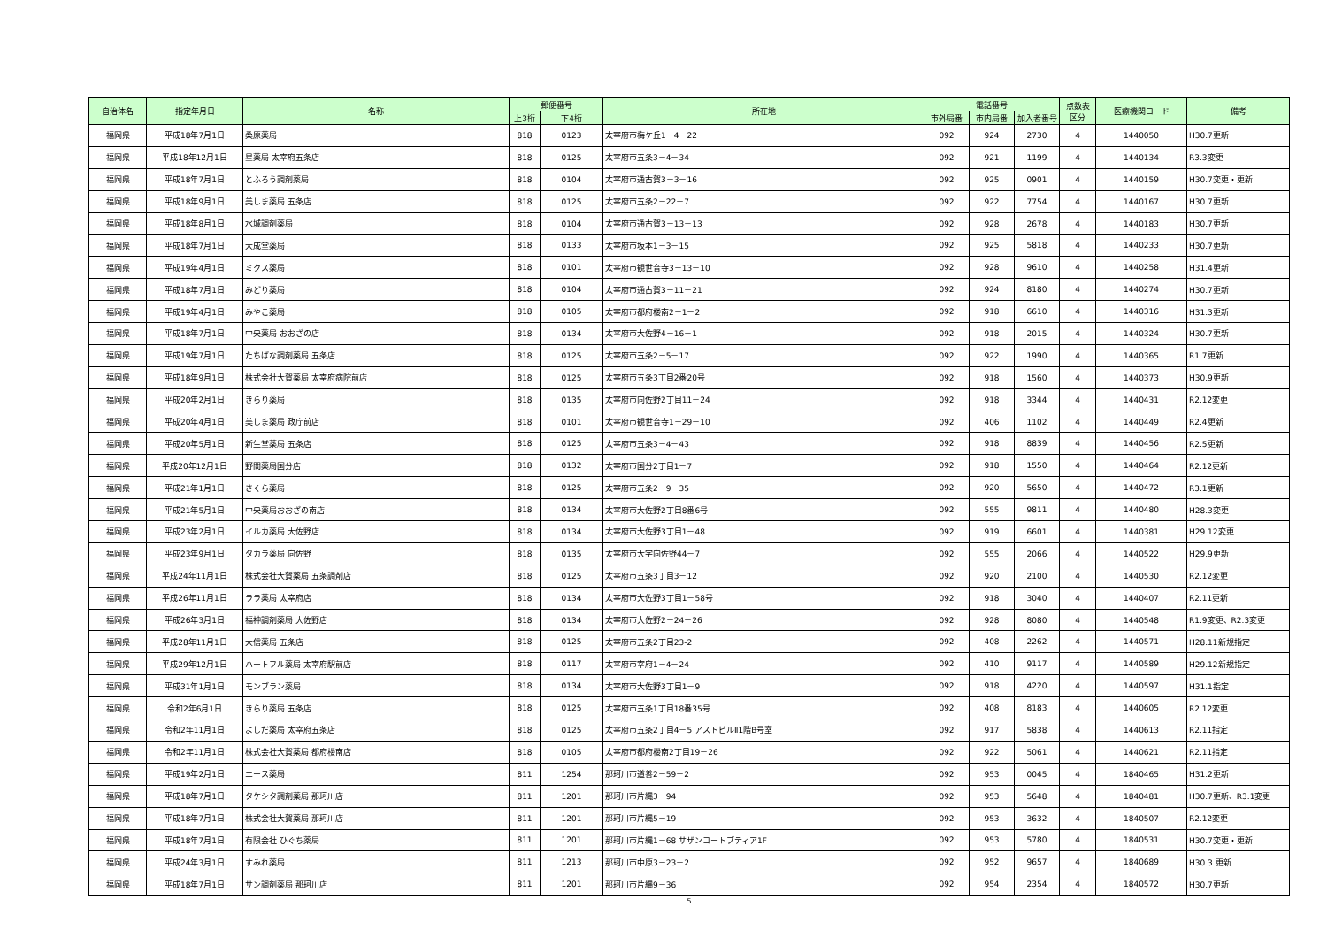| 自治体名 | 指定年月日 | 名称 | 郵便番号 | | 所在地 | 電話番号 | | | 点数表 区分 | 医療機関コード | 備考 |
| --- | --- | --- | --- | --- | --- | --- | --- | --- | --- | --- | --- |
| | | | 上3桁 | 下4桁 | | 市外局番 | 市内局番 | 加入者番号 | | | |
| 福岡県 | 平成18年7月1日 | 桑原薬局 | 818 | 0123 | 太宰府市梅ケ丘1－4－22 | 092 | 924 | 2730 | 4 | 1440050 | H30.7更新 |
| 福岡県 | 平成18年12月1日 | 星薬局 太宰府五条店 | 818 | 0125 | 太宰府市五条3－4－34 | 092 | 921 | 1199 | 4 | 1440134 | R3.3変更 |
| 福岡県 | 平成18年7月1日 | とふろう調剤薬局 | 818 | 0104 | 太宰府市通古賀3－3－16 | 092 | 925 | 0901 | 4 | 1440159 | H30.7変更・更新 |
| 福岡県 | 平成18年9月1日 | 美しま薬局 五条店 | 818 | 0125 | 太宰府市五条2－22－7 | 092 | 922 | 7754 | 4 | 1440167 | H30.7更新 |
| 福岡県 | 平成18年8月1日 | 水城調剤薬局 | 818 | 0104 | 太宰府市通古賀3－13－13 | 092 | 928 | 2678 | 4 | 1440183 | H30.7更新 |
| 福岡県 | 平成18年7月1日 | 大成堂薬局 | 818 | 0133 | 太宰府市坂本1－3－15 | 092 | 925 | 5818 | 4 | 1440233 | H30.7更新 |
| 福岡県 | 平成19年4月1日 | ミクス薬局 | 818 | 0101 | 太宰府市観世音寺3－13－10 | 092 | 928 | 9610 | 4 | 1440258 | H31.4更新 |
| 福岡県 | 平成18年7月1日 | みどり薬局 | 818 | 0104 | 太宰府市通古賀3－11－21 | 092 | 924 | 8180 | 4 | 1440274 | H30.7更新 |
| 福岡県 | 平成19年4月1日 | みやこ薬局 | 818 | 0105 | 太宰府市都府楼南2－1－2 | 092 | 918 | 6610 | 4 | 1440316 | H31.3更新 |
| 福岡県 | 平成18年7月1日 | 中央薬局 おおざの店 | 818 | 0134 | 太宰府市大佐野4－16－1 | 092 | 918 | 2015 | 4 | 1440324 | H30.7更新 |
| 福岡県 | 平成19年7月1日 | たちばな調剤薬局 五条店 | 818 | 0125 | 太宰府市五条2－5－17 | 092 | 922 | 1990 | 4 | 1440365 | R1.7更新 |
| 福岡県 | 平成18年9月1日 | 株式会社大賀薬局 太宰府病院前店 | 818 | 0125 | 太宰府市五条3丁目2番20号 | 092 | 918 | 1560 | 4 | 1440373 | H30.9更新 |
| 福岡県 | 平成20年2月1日 | きらり薬局 | 818 | 0135 | 太宰府市向佐野2丁目11－24 | 092 | 918 | 3344 | 4 | 1440431 | R2.12変更 |
| 福岡県 | 平成20年4月1日 | 美しま薬局 政庁前店 | 818 | 0101 | 太宰府市観世音寺1－29－10 | 092 | 406 | 1102 | 4 | 1440449 | R2.4更新 |
| 福岡県 | 平成20年5月1日 | 新生堂薬局 五条店 | 818 | 0125 | 太宰府市五条3－4－43 | 092 | 918 | 8839 | 4 | 1440456 | R2.5更新 |
| 福岡県 | 平成20年12月1日 | 野間薬局国分店 | 818 | 0132 | 太宰府市国分2丁目1－7 | 092 | 918 | 1550 | 4 | 1440464 | R2.12更新 |
| 福岡県 | 平成21年1月1日 | さくら薬局 | 818 | 0125 | 太宰府市五条2－9－35 | 092 | 920 | 5650 | 4 | 1440472 | R3.1更新 |
| 福岡県 | 平成21年5月1日 | 中央薬局おおざの南店 | 818 | 0134 | 太宰府市大佐野2丁目8番6号 | 092 | 555 | 9811 | 4 | 1440480 | H28.3変更 |
| 福岡県 | 平成23年2月1日 | イルカ薬局 大佐野店 | 818 | 0134 | 太宰府市大佐野3丁目1－48 | 092 | 919 | 6601 | 4 | 1440381 | H29.12変更 |
| 福岡県 | 平成23年9月1日 | タカラ薬局 向佐野 | 818 | 0135 | 太宰府市大字向佐野44－7 | 092 | 555 | 2066 | 4 | 1440522 | H29.9更新 |
| 福岡県 | 平成24年11月1日 | 株式会社大賀薬局 五条調剤店 | 818 | 0125 | 太宰府市五条3丁目3－12 | 092 | 920 | 2100 | 4 | 1440530 | R2.12変更 |
| 福岡県 | 平成26年11月1日 | ララ薬局 太宰府店 | 818 | 0134 | 太宰府市大佐野3丁目1－58号 | 092 | 918 | 3040 | 4 | 1440407 | R2.11更新 |
| 福岡県 | 平成26年3月1日 | 福神調剤薬局 大佐野店 | 818 | 0134 | 太宰府市大佐野2－24－26 | 092 | 928 | 8080 | 4 | 1440548 | R1.9変更、R2.3変更 |
| 福岡県 | 平成28年11月1日 | 大信薬局 五条店 | 818 | 0125 | 太宰府市五条2丁目23-2 | 092 | 408 | 2262 | 4 | 1440571 | H28.11新規指定 |
| 福岡県 | 平成29年12月1日 | ハートフル薬局 太宰府駅前店 | 818 | 0117 | 太宰府市宰府1－4－24 | 092 | 410 | 9117 | 4 | 1440589 | H29.12新規指定 |
| 福岡県 | 平成31年1月1日 | モンブラン薬局 | 818 | 0134 | 太宰府市大佐野3丁目1－9 | 092 | 918 | 4220 | 4 | 1440597 | H31.1指定 |
| 福岡県 | 令和2年6月1日 | きらり薬局 五条店 | 818 | 0125 | 太宰府市五条1丁目18番35号 | 092 | 408 | 8183 | 4 | 1440605 | R2.12変更 |
| 福岡県 | 令和2年11月1日 | よしだ薬局 太宰府五条店 | 818 | 0125 | 太宰府市五条2丁目4－5 アストビルⅡ1階B号室 | 092 | 917 | 5838 | 4 | 1440613 | R2.11指定 |
| 福岡県 | 令和2年11月1日 | 株式会社大賀薬局 都府楼南店 | 818 | 0105 | 太宰府市都府楼南2丁目19－26 | 092 | 922 | 5061 | 4 | 1440621 | R2.11指定 |
| 福岡県 | 平成19年2月1日 | エース薬局 | 811 | 1254 | 那珂川市道善2－59－2 | 092 | 953 | 0045 | 4 | 1840465 | H31.2更新 |
| 福岡県 | 平成18年7月1日 | タケシタ調剤薬局 那珂川店 | 811 | 1201 | 那珂川市片縄3－94 | 092 | 953 | 5648 | 4 | 1840481 | H30.7更新、R3.1変更 |
| 福岡県 | 平成18年7月1日 | 株式会社大賀薬局 那珂川店 | 811 | 1201 | 那珂川市片縄5－19 | 092 | 953 | 3632 | 4 | 1840507 | R2.12変更 |
| 福岡県 | 平成18年7月1日 | 有限会社 ひぐち薬局 | 811 | 1201 | 那珂川市片縄1－68 サザンコートブティア1F | 092 | 953 | 5780 | 4 | 1840531 | H30.7変更・更新 |
| 福岡県 | 平成24年3月1日 | すみれ薬局 | 811 | 1213 | 那珂川市中原3－23－2 | 092 | 952 | 9657 | 4 | 1840689 | H30.3 更新 |
| 福岡県 | 平成18年7月1日 | サン調剤薬局 那珂川店 | 811 | 1201 | 那珂川市片縄9－36 | 092 | 954 | 2354 | 4 | 1840572 | H30.7更新 |
5